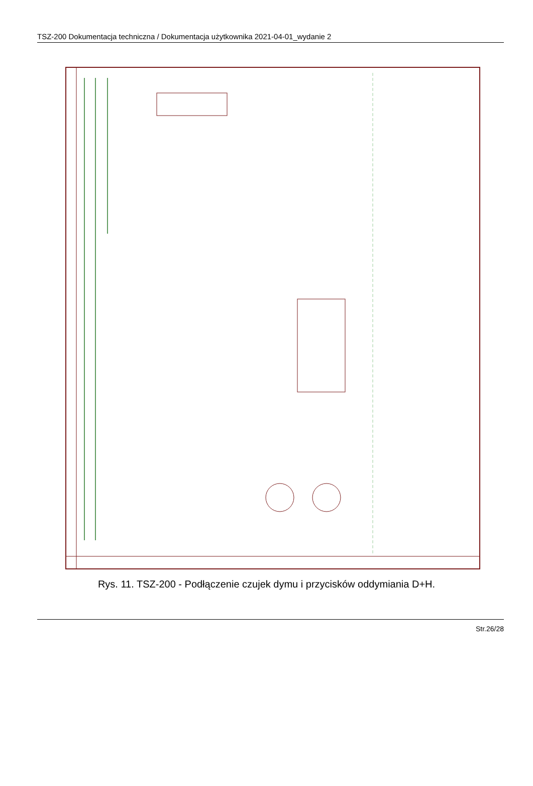TSZ-200 Dokumentacja techniczna / Dokumentacja użytkownika 2021-04-01_wydanie 2
Rys. 11. TSZ-200 - Podłączenie czujek dymu i przycisków oddymiania D+H.
Str.26/28